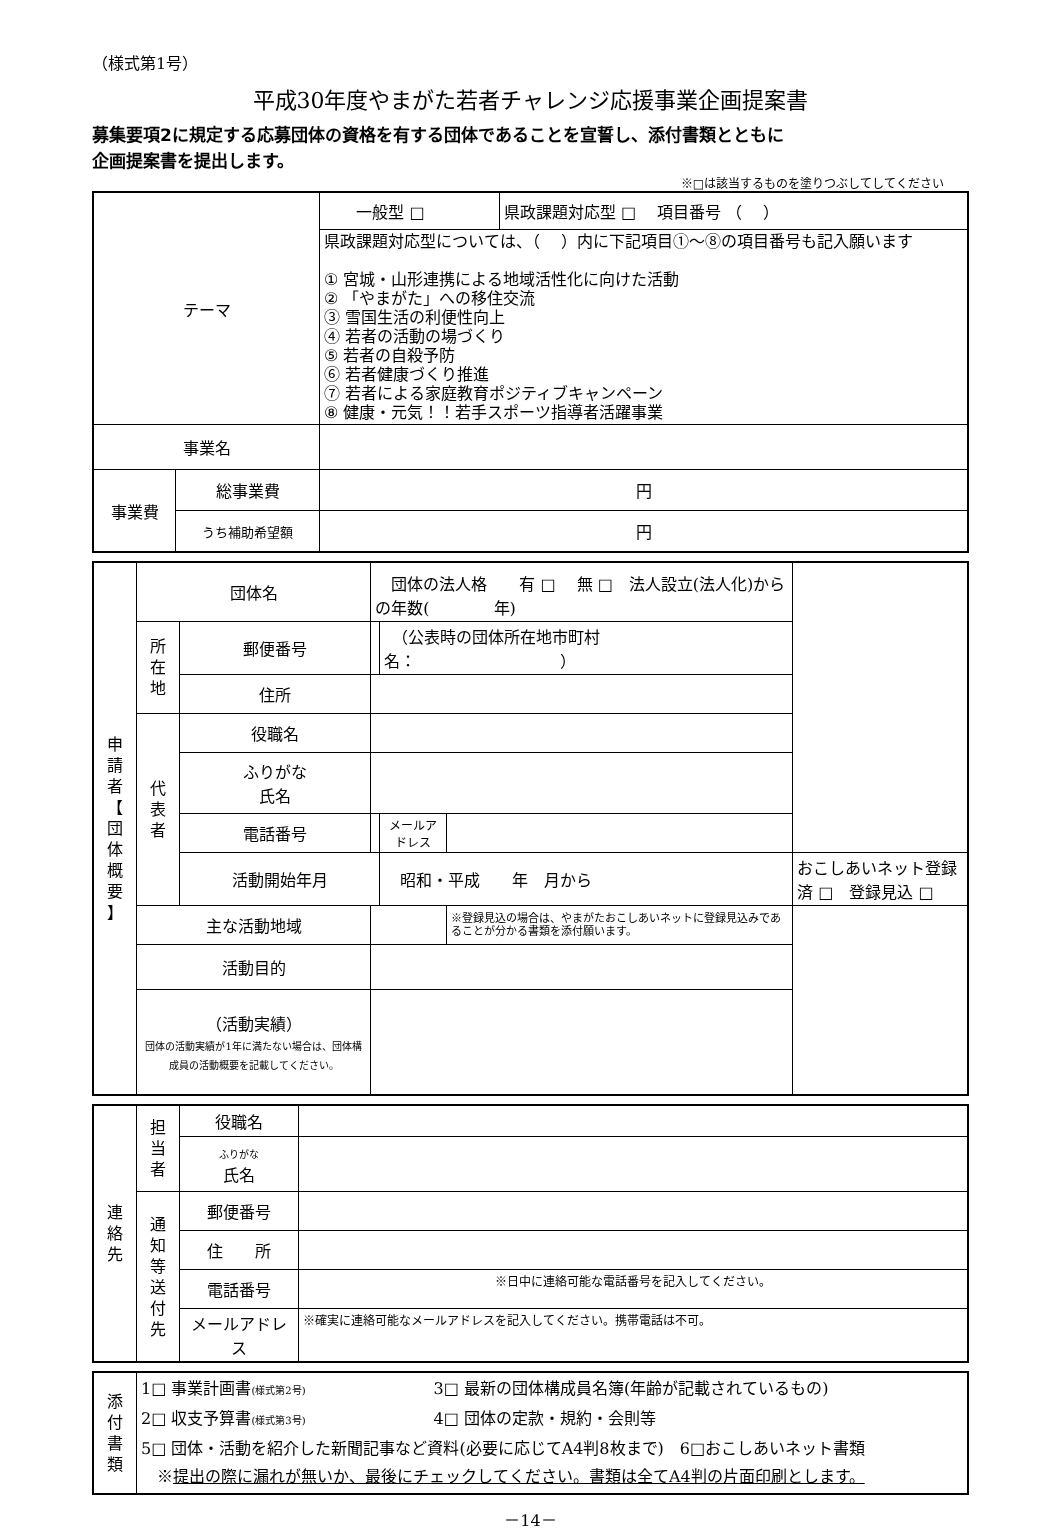（様式第1号）
平成30年度やまがた若者チャレンジ応援事業企画提案書
募集要項2に規定する応募団体の資格を有する団体であることを宣誓し、添付書類とともに
企画提案書を提出します。
※□は該当するものを塗りつぶしてしてください
| テーマ | | 一般型 □ | 県政課題対応型 □ 項目番号 （ ） |
| | | 県政課題対応型については、（ ）内に下記項目①～⑧の項目番号も記入願います ① 宮城・山形連携による地域活性化に向けた活動 ② 「やまがた」への移住交流 ③ 雪国生活の利便性向上 ④ 若者の活動の場づくり ⑤ 若者の自殺予防 ⑥ 若者健康づくり推進 ⑦ 若者による家庭教育ポジティブキャンペーン ⑧ 健康・元気！！若手スポーツ指導者活躍事業 | |
| 事業名 | | | |
| 事業費 | 総事業費 | 円 | |
| | うち補助希望額 | 円 | |
| 申 請 者 【 団 体 概 要 】 | 団体名 | | 団体の法人格 有 □ 無 □ 法人設立(法人化)からの年数( 年) | | | |
| | 所 在 地 | 郵便番号 | | （公表時の団体所在地市町村名： ） | | |
| | | 住所 | | | | |
| | 代 表 者 | 役職名 | | | | |
| | | ふりがな 氏名 | | | | |
| | | 電話番号 | | メールアドレス | | |
| | | 活動開始年月 | | 昭和・平成 年 月から | | おこしあいネット登録済 □ 登録見込 □ |
| | 主な活動地域 | | | | ※登録見込の場合は、やまがたおこしあいネットに登録見込みであることが分かる書類を添付願います。 | |
| | 活動目的 | | | | | |
| | （活動実績） 団体の活動実績が1年に満たない場合は、団体構成員の活動概要を記載してください。 | | | | | |
| 連 絡 先 | 担 当 者 | 役職名 | |
| | | ふりがな 氏名 | |
| | 通 知 等 送 付 先 | 郵便番号 | |
| | | 住 所 | |
| | | 電話番号 | ※日中に連絡可能な電話番号を記入してください。 |
| | | メールアドレス | ※確実に連絡可能なメールアドレスを記入してください。携帯電話は不可。 |
| 添 付 書 類 | 1□ 事業計画書 (様式第2号) 3□ 最新の団体構成員名簿(年齢が記載されているもの) 2□ 収支予算書 (様式第3号) 4□ 団体の定款・規約・会則等 5□ 団体・活動を紹介した新聞記事など資料(必要に応じてA4判8枚まで) 6□おこしあいネット書類 ※ 提出の際に漏れが無いか、最後にチェックしてください。書類は全てA4判の片面印刷とします。 |
－14－